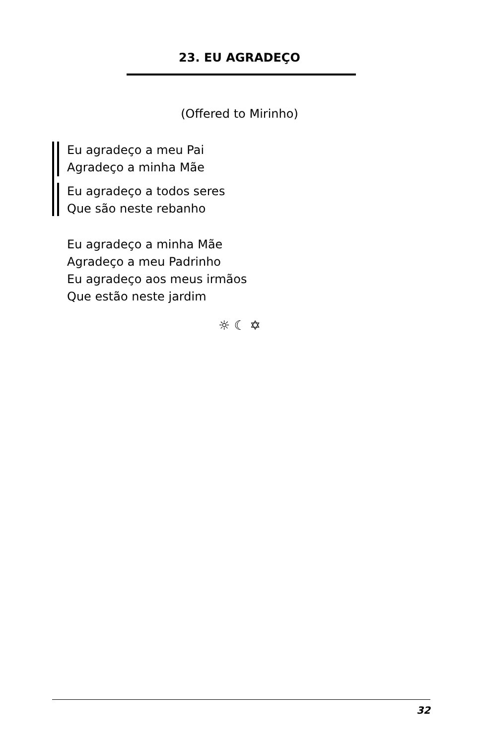23. EU AGRADEÇO
(Offered to Mirinho)
Eu agradeço a meu Pai
Agradeço a minha Mãe
Eu agradeço a todos seres
Que são neste rebanho
Eu agradeço a minha Mãe
Agradeço a meu Padrinho
Eu agradeço aos meus irmãos
Que estão neste jardim
☼ ☾ ✡
32